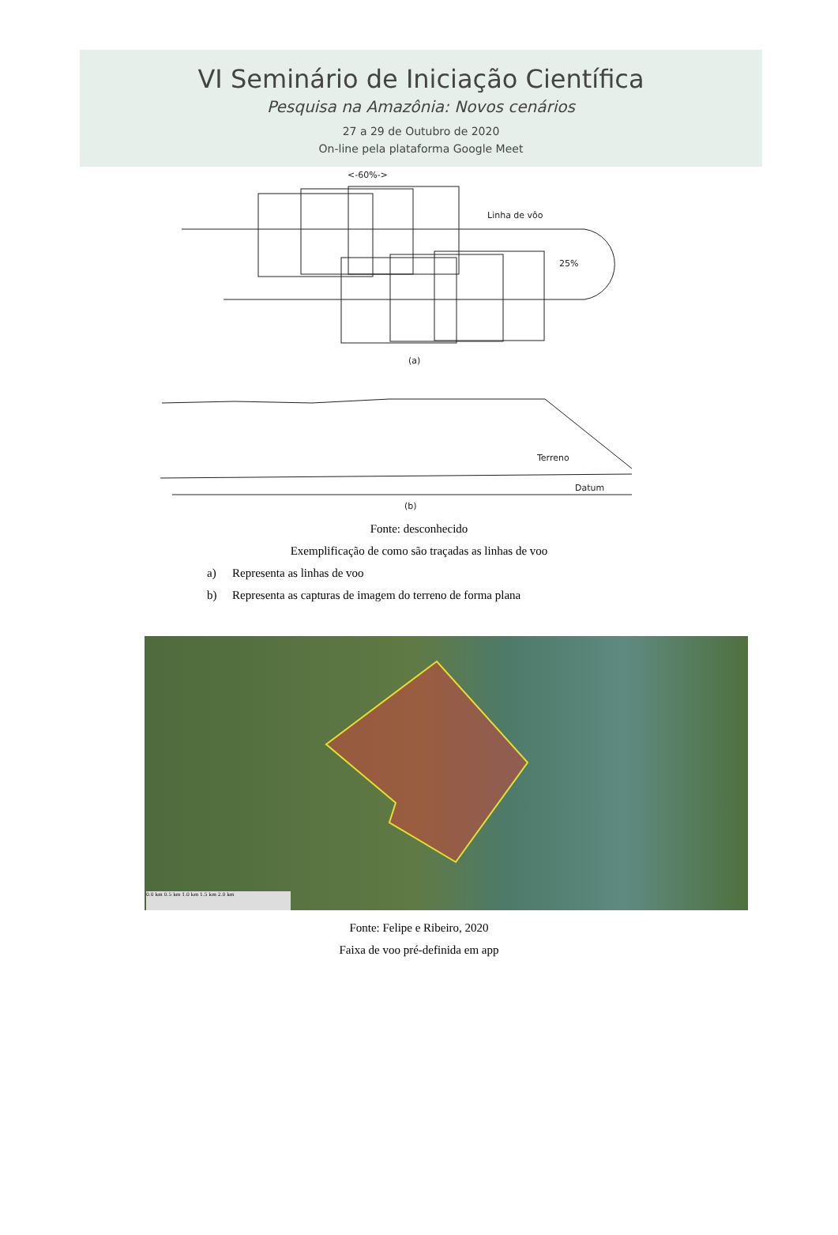VI Seminário de Iniciação Científica
Pesquisa na Amazônia: Novos cenários
27 a 29 de Outubro de 2020
On-line pela plataforma Google Meet
<-60%->
Linha de vôo
25%
(a)
Terreno
Datum
(b)
Fonte: desconhecido
Exemplificação de como são traçadas as linhas de voo
a) Representa as linhas de voo
b) Representa as capturas de imagem do terreno de forma plana
0.0 km 0.5 km 1.0 km 1.5 km 2.0 km
Fonte: Felipe e Ribeiro, 2020
Faixa de voo pré-definida em app